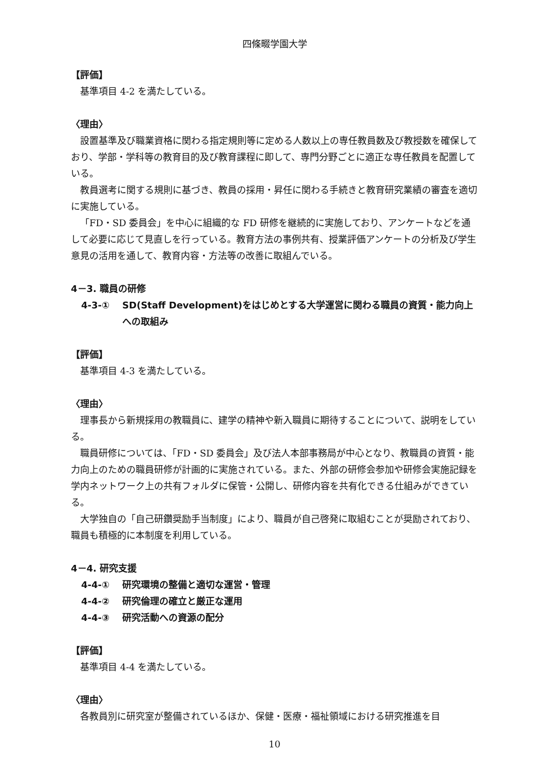四條畷学園大学
【評価】
基準項目 4-2 を満たしている。
〈理由〉
設置基準及び職業資格に関わる指定規則等に定める人数以上の専任教員数及び教授数を確保しており、学部・学科等の教育目的及び教育課程に即して、専門分野ごとに適正な専任教員を配置している。
教員選考に関する規則に基づき、教員の採用・昇任に関わる手続きと教育研究業績の審査を適切に実施している。
「FD・SD 委員会」を中心に組織的な FD 研修を継続的に実施しており、アンケートなどを通して必要に応じて見直しを行っている。教育方法の事例共有、授業評価アンケートの分析及び学生意見の活用を通して、教育内容・方法等の改善に取組んでいる。
4－3. 職員の研修
4-3-① SD(Staff Development)をはじめとする大学運営に関わる職員の資質・能力向上への取組み
【評価】
基準項目 4-3 を満たしている。
〈理由〉
理事長から新規採用の教職員に、建学の精神や新入職員に期待することについて、説明をしている。
職員研修については、「FD・SD 委員会」及び法人本部事務局が中心となり、教職員の資質・能力向上のための職員研修が計画的に実施されている。また、外部の研修会参加や研修会実施記録を学内ネットワーク上の共有フォルダに保管・公開し、研修内容を共有化できる仕組みができている。
大学独自の「自己研鑽奨励手当制度」により、職員が自己啓発に取組むことが奨励されており、職員も積極的に本制度を利用している。
4－4. 研究支援
4-4-① 研究環境の整備と適切な運営・管理
4-4-② 研究倫理の確立と厳正な運用
4-4-③ 研究活動への資源の配分
【評価】
基準項目 4-4 を満たしている。
〈理由〉
各教員別に研究室が整備されているほか、保健・医療・福祉領域における研究推進を目
10